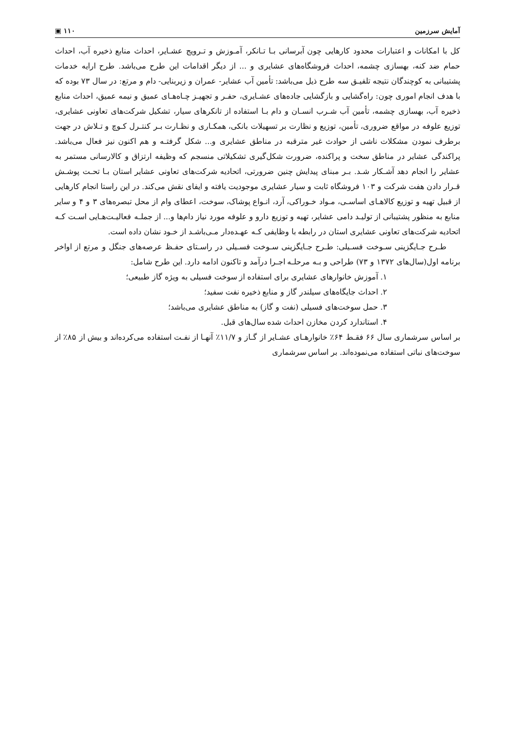آمایش سرزمین ۱۱۰ ▣
کل با امکانات و اعتبارات محدود کارهایی چون آبرسانی بـا تـانکر، آمـوزش و تـرویج عشـایر، احداث منابع ذخیره آب، احداث حمام ضد کنه، بهسازی چشمه، احداث فروشگاه‌های عشایری و ... از دیگر اقدامات این طرح می‌باشد. طرح ارایه خدمات پشتیبانی به کوچندگان نتیجه تلفیـق سه طرح ذیل می‌باشد: تأمین آب عشایر- عمران و زیربنایی- دام و مرتع: در سال ۷۳ بوده که با هدف انجام اموری چون: راه‌گشایی و بازگشایی جاده‌های عشـایری، حفـر و تجهیـز چـاه‌هـای عمیق و نیمه عمیق، احداث منابع ذخیره آب، بهسازی چشمه، تأمین آب شـرب انسـان و دام بـا استفاده از تانکرهای سیار، تشکیل شرکت‌های تعاونی عشایری، توزیع علوفه در مواقع ضروری، تأمین، توزیع و نظارت بر تسهیلات بانکی، همکـاری و نظـارت بـر کنتـرل کـوچ و تـلاش در جهت برطرف نمودن مشکلات ناشی از حوادث غیر مترقبه در مناطق عشایری و... شکل گرفتـه و هم اکنون نیز فعال می‌باشد. پراکندگی عشایر در مناطق سخت و پراکنده، ضرورت شکل‌گیری تشکیلاتی منسجم که وظیفه ارتزاق و کالارسانی مستمر به عشایر را انجام دهد آشـکار شـد. بـر مبنای پیدایش چنین ضرورتی، اتحادیه شرکت‌های تعاونی عشایر استان بـا تحـت پوشـش قـرار دادن هفت شرکت و ۱۰۳ فروشگاه ثابت و سیار عشایری موجودیت یافته و ایفای نقش می‌کند. در این راستا انجام کارهایی از قبیل تهیه و توزیع کالاهـای اساسـی، مـواد خـوراکی، آرد، انـواع پوشاک، سوخت، اعطای وام از محل تبصره‌های ۳ و ۴ و سایر منابع به منظور پشتیبانی از تولیـد دامی عشایر، تهیه و توزیع دارو و علوفه مورد نیاز دام‌ها و... از جملـه فعالیـت‌هـایی اسـت کـه اتحادیه شرکت‌های تعاونی عشایری استان در رابطه با وظایفی کـه عهـده‌دار مـی‌باشـد از خـود نشان داده است.
طـرح جـایگزینی سـوخت فسـیلی: طـرح جـایگزینی سـوخت فسـیلی در راسـتای حفـظ عرصه‌های جنگل و مرتع از اواخر برنامه اول(سال‌های ۱۳۷۲ و ۷۳) طراحی و بـه مرحلـه اجـرا درآمد و تاکنون ادامه دارد. این طرح شامل:
۱. آموزش خانوارهای عشایری برای استفاده از سوخت فسیلی به ویژه گاز طبیعی؛
۲. احداث جایگاه‌های سیلندر گاز و منابع ذخیره نفت سفید؛
۳. حمل سوخت‌های فسیلی (نفت و گاز) به مناطق عشایری می‌باشد؛
۴. استاندارد کردن مخازن احداث شده سال‌های قبل.
بر اساس سرشماری سال ۶۶ فقـط ۶۴٪ خانوارهـای عشـایر از گـاز و ۱۱/۷٪ آنهـا از نفـت استفاده می‌کرده‌اند و بیش از ۸۵٪ از سوخت‌های نباتی استفاده می‌نموده‌اند. بر اساس سرشماری